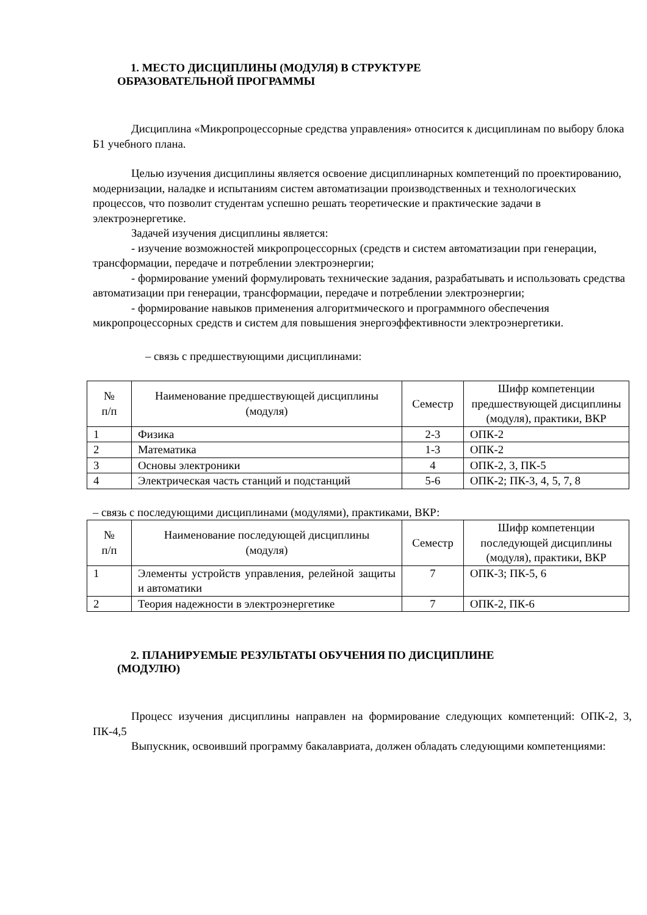1. МЕСТО ДИСЦИПЛИНЫ (МОДУЛЯ) В СТРУКТУРЕ
ОБРАЗОВАТЕЛЬНОЙ ПРОГРАММЫ
Дисциплина «Микропроцессорные средства управления» относится к дисциплинам по выбору блока Б1 учебного плана.
Целью изучения дисциплины является освоение дисциплинарных компетенций по проектированию, модернизации, наладке и испытаниям систем автоматизации производственных и технологических процессов, что позволит студентам успешно решать теоретические и практические задачи в электроэнергетике.
Задачей изучения дисциплины является:
- изучение возможностей микропроцессорных (средств и систем автоматизации при генерации, трансформации, передаче и потреблении электроэнергии;
- формирование умений формулировать технические задания, разрабатывать и использовать средства автоматизации при генерации, трансформации, передаче и потреблении электроэнергии;
- формирование навыков применения алгоритмического и программного обеспечения микропроцессорных средств и систем для повышения энергоэффективности электроэнергетики.
– связь с предшествующими дисциплинами:
| № п/п | Наименование предшествующей дисциплины (модуля) | Семестр | Шифр компетенции предшествующей дисциплины (модуля), практики, ВКР |
| --- | --- | --- | --- |
| 1 | Физика | 2-3 | ОПК-2 |
| 2 | Математика | 1-3 | ОПК-2 |
| 3 | Основы электроники | 4 | ОПК-2, 3, ПК-5 |
| 4 | Электрическая часть станций и подстанций | 5-6 | ОПК-2; ПК-3, 4, 5, 7, 8 |
– связь с последующими дисциплинами (модулями), практиками, ВКР:
| № п/п | Наименование последующей дисциплины (модуля) | Семестр | Шифр компетенции последующей дисциплины (модуля), практики, ВКР |
| --- | --- | --- | --- |
| 1 | Элементы устройств управления, релейной защиты и автоматики | 7 | ОПК-3; ПК-5, 6 |
| 2 | Теория надежности в электроэнергетике | 7 | ОПК-2, ПК-6 |
2. ПЛАНИРУЕМЫЕ РЕЗУЛЬТАТЫ ОБУЧЕНИЯ ПО ДИСЦИПЛИНЕ
(МОДУЛЮ)
Процесс изучения дисциплины направлен на формирование следующих компетенций: ОПК-2, 3, ПК-4,5
Выпускник, освоивший программу бакалавриата, должен обладать следующими компетенциями: